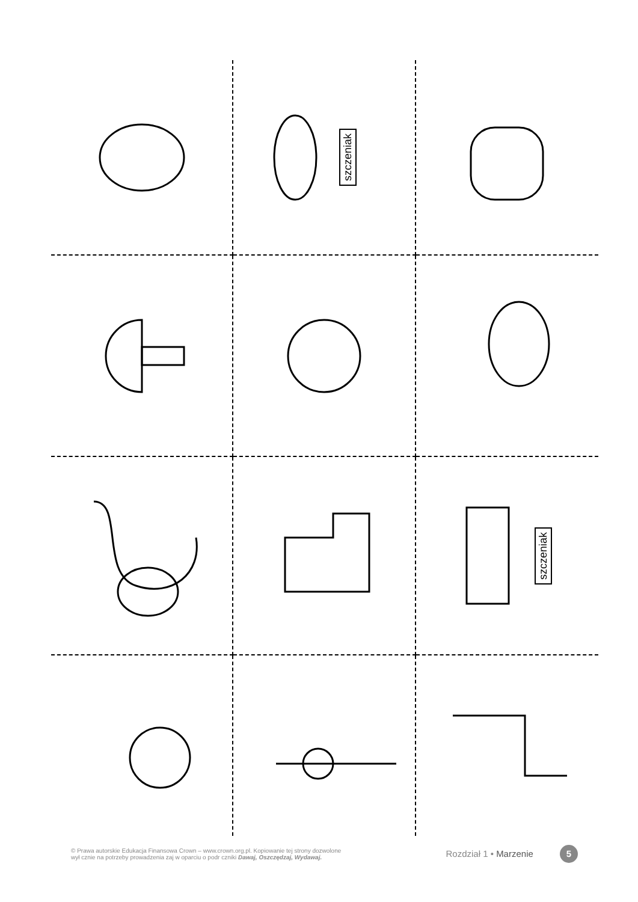szczeniak
szczeniak
© Prawa autorskie Edukacja Finansowa Crown – www.crown.org.pl. Kopiowanie tej strony dozwolone
wył cznie na potrzeby prowadzenia zaj w oparciu o podr czniki Dawaj, Oszczędzaj, Wydawaj.
Rozdział 1 • Marzenie 5